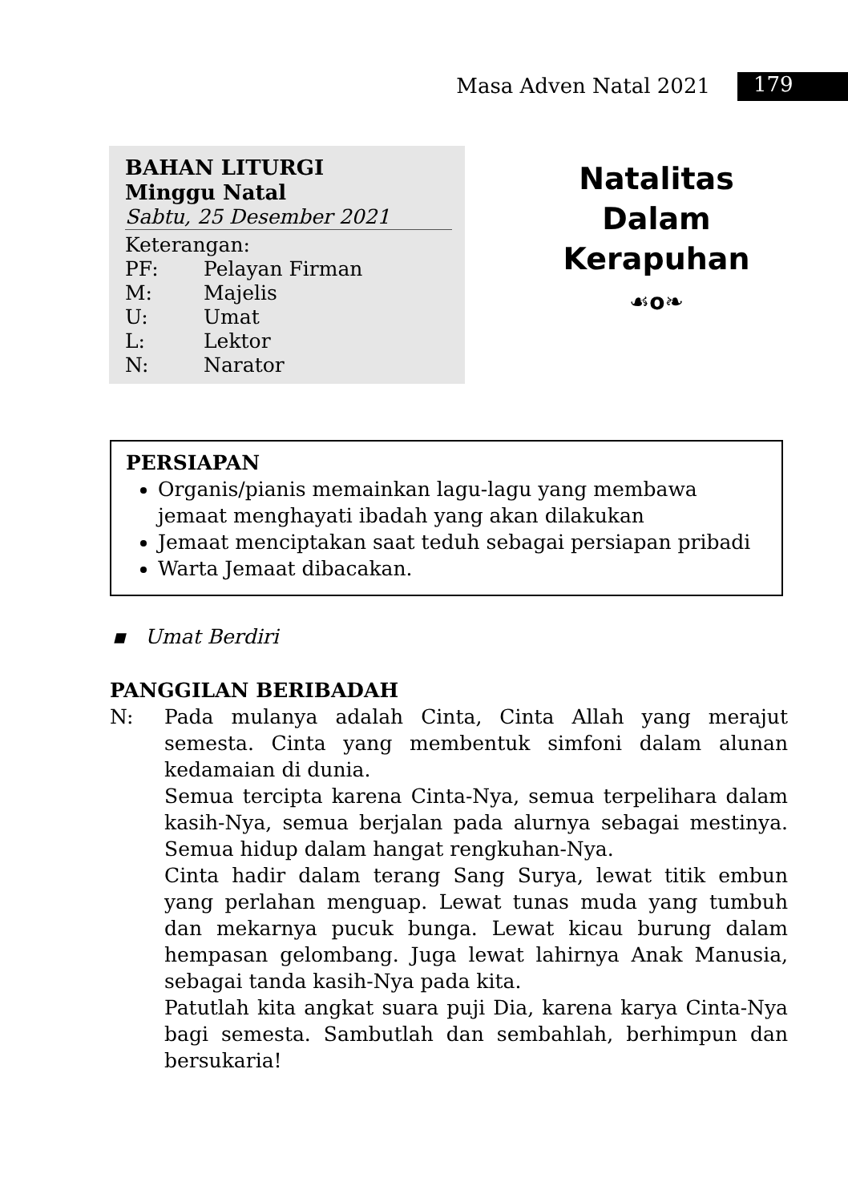Masa Adven Natal 2021 179
BAHAN LITURGI
Minggu Natal
Sabtu, 25 Desember 2021
Keterangan:
PF: Pelayan Firman
M: Majelis
U: Umat
L: Lektor
N: Narator
Natalitas
Dalam
Kerapuhan
☙o❧
PERSIAPAN
Organis/pianis memainkan lagu-lagu yang membawa jemaat menghayati ibadah yang akan dilakukan
Jemaat menciptakan saat teduh sebagai persiapan pribadi
Warta Jemaat dibacakan.
▪ Umat Berdiri
PANGGILAN BERIBADAH
N: Pada mulanya adalah Cinta, Cinta Allah yang merajut semesta. Cinta yang membentuk simfoni dalam alunan kedamaian di dunia.
Semua tercipta karena Cinta-Nya, semua terpelihara dalam kasih-Nya, semua berjalan pada alurnya sebagai mestinya. Semua hidup dalam hangat rengkuhan-Nya.
Cinta hadir dalam terang Sang Surya, lewat titik embun yang perlahan menguap. Lewat tunas muda yang tumbuh dan mekarnya pucuk bunga. Lewat kicau burung dalam hempasan gelombang. Juga lewat lahirnya Anak Manusia, sebagai tanda kasih-Nya pada kita.
Patutlah kita angkat suara puji Dia, karena karya Cinta-Nya bagi semesta. Sambutlah dan sembahlah, berhimpun dan bersukaria!